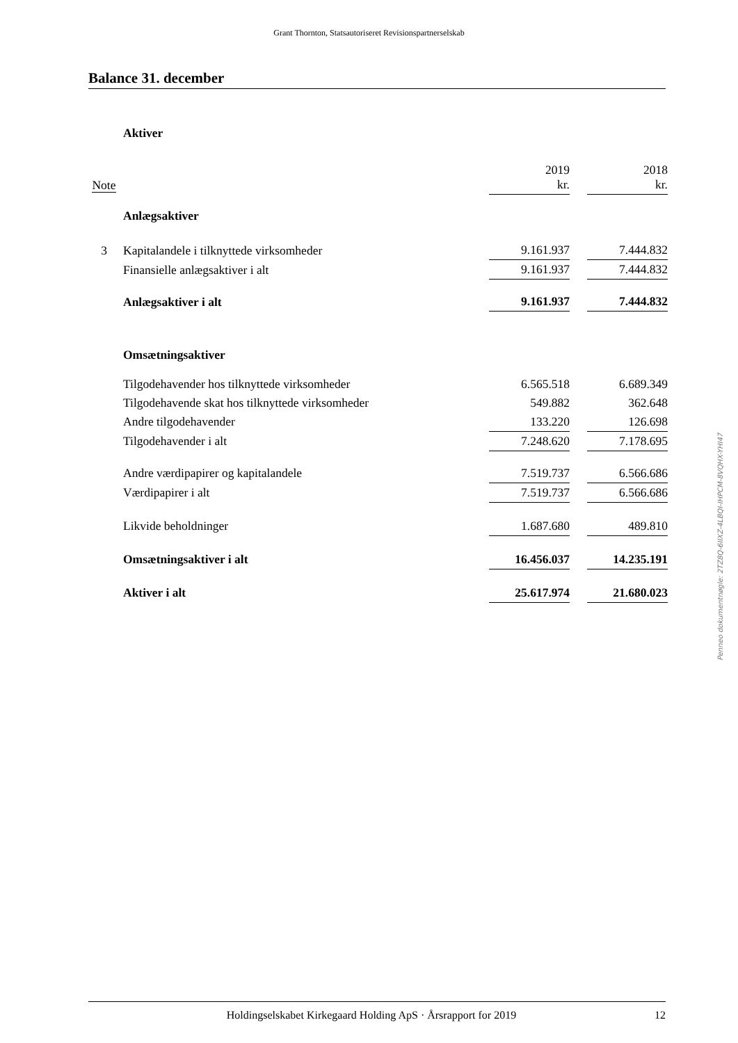Grant Thornton, Statsautoriseret Revisionspartnerselskab
Balance 31. december
| | Aktiver | | | |
| Note | | 2019 kr. | | 2018 kr. |
| | Anlægsaktiver | | | |
| 3 | Kapitalandele i tilknyttede virksomheder | 9.161.937 | | 7.444.832 |
| | Finansielle anlægsaktiver i alt | 9.161.937 | | 7.444.832 |
| | Anlægsaktiver i alt | 9.161.937 | | 7.444.832 |
| | Omsætningsaktiver | | | |
| | Tilgodehavender hos tilknyttede virksomheder | 6.565.518 | | 6.689.349 |
| | Tilgodehavende skat hos tilknyttede virksomheder | 549.882 | | 362.648 |
| | Andre tilgodehavender | 133.220 | | 126.698 |
| | Tilgodehavender i alt | 7.248.620 | | 7.178.695 |
| | Andre værdipapirer og kapitalandele | 7.519.737 | | 6.566.686 |
| | Værdipapirer i alt | 7.519.737 | | 6.566.686 |
| | Likvide beholdninger | 1.687.680 | | 489.810 |
| | Omsætningsaktiver i alt | 16.456.037 | | 14.235.191 |
| | Aktiver i alt | 25.617.974 | | 21.680.023 |
Penneo dokumentnøgle: 2TZ8Q-6IIXZ-4LBQI-IHPCM-8VQHX-YHI47
Holdingselskabet Kirkegaard Holding ApS · Årsrapport for 2019 12